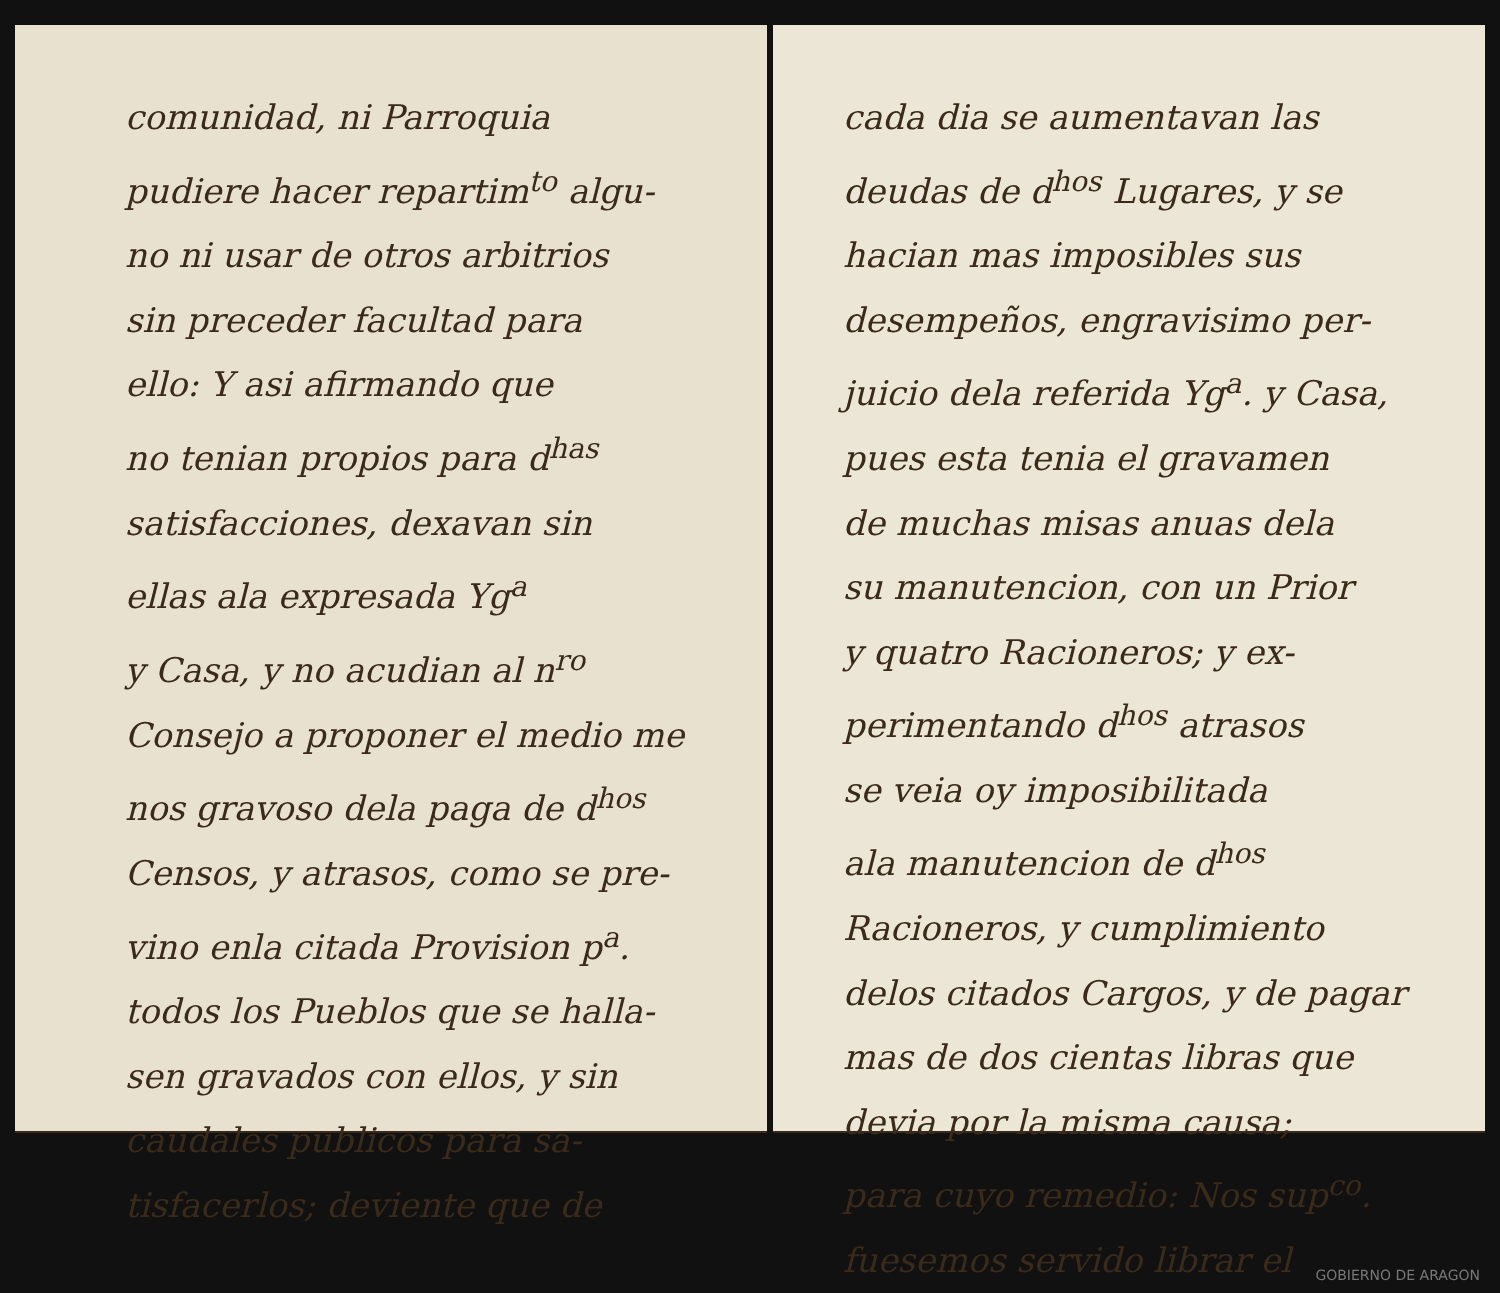comunidad, ni Parroquia
pudiere hacer repartim<sup>to</sup> algu-
no ni usar de otros arbitrios
sin preceder facultad para
ello: Y asi afirmando que
no tenian propios para d<sup>has</sup>
satisfacciones, dexavan sin
ellas ala expresada Yg<sup>a</sup>
y Casa, y no acudian al n<sup>ro</sup>
Consejo a proponer el medio me
nos gravoso dela paga de d<sup>hos</sup>
Censos, y atrasos, como se pre-
vino enla citada Provision p<sup>a</sup>.
todos los Pueblos que se halla-
sen gravados con ellos, y sin
caudales publicos para sa-
tisfacerlos; deviente que de
cada dia se aumentavan las
deudas de d<sup>hos</sup> Lugares, y se
hacian mas imposibles sus
desempeños, engravisimo per-
juicio dela referida Yg<sup>a</sup>. y Casa,
pues esta tenia el gravamen
de muchas misas anuas dela
su manutencion, con un Prior
y quatro Racioneros; y ex-
perimentando d<sup>hos</sup> atrasos
se veia oy imposibilitada
ala manutencion de d<sup>hos</sup>
Racioneros, y cumplimiento
delos citados Cargos, y de pagar
mas de dos cientas libras que
devia por la misma causa;
para cuyo remedio: Nos sup<sup>co</sup>.
fuesemos servido librar el
GOBIERNO DE ARAGON